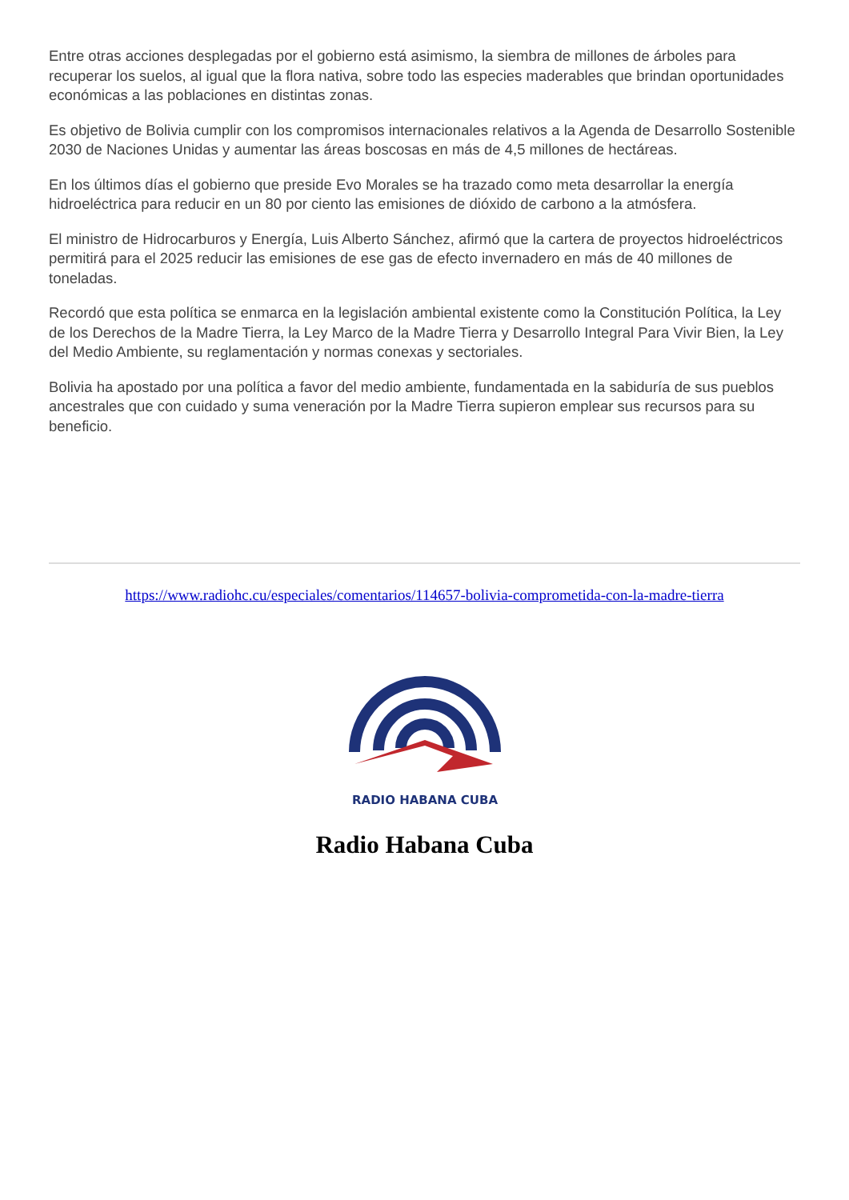Entre otras acciones desplegadas por el gobierno está asimismo, la siembra de millones de árboles para recuperar los suelos, al igual que la flora nativa, sobre todo las especies maderables que brindan oportunidades económicas a las poblaciones en distintas zonas.
Es objetivo de Bolivia cumplir con los compromisos internacionales relativos a la Agenda de Desarrollo Sostenible 2030 de Naciones Unidas y aumentar las áreas boscosas en más de 4,5 millones de hectáreas.
En los últimos días el gobierno que preside Evo Morales se ha trazado como meta desarrollar la energía hidroeléctrica para reducir en un 80 por ciento las emisiones de dióxido de carbono a la atmósfera.
El ministro de Hidrocarburos y Energía, Luis Alberto Sánchez, afirmó que la cartera de proyectos hidroeléctricos permitirá para el 2025 reducir las emisiones de ese gas de efecto invernadero en más de 40 millones de toneladas.
Recordó que esta política se enmarca en la legislación ambiental existente como la Constitución Política, la Ley de los Derechos de la Madre Tierra, la Ley Marco de la Madre Tierra y Desarrollo Integral Para Vivir Bien, la Ley del Medio Ambiente, su reglamentación y normas conexas y sectoriales.
Bolivia ha apostado por una política a favor del medio ambiente, fundamentada en la sabiduría de sus pueblos ancestrales que con cuidado y suma veneración por la Madre Tierra supieron emplear sus recursos para su beneficio.
https://www.radiohc.cu/especiales/comentarios/114657-bolivia-comprometida-con-la-madre-tierra
RADIO HABANA CUBA
Radio Habana Cuba